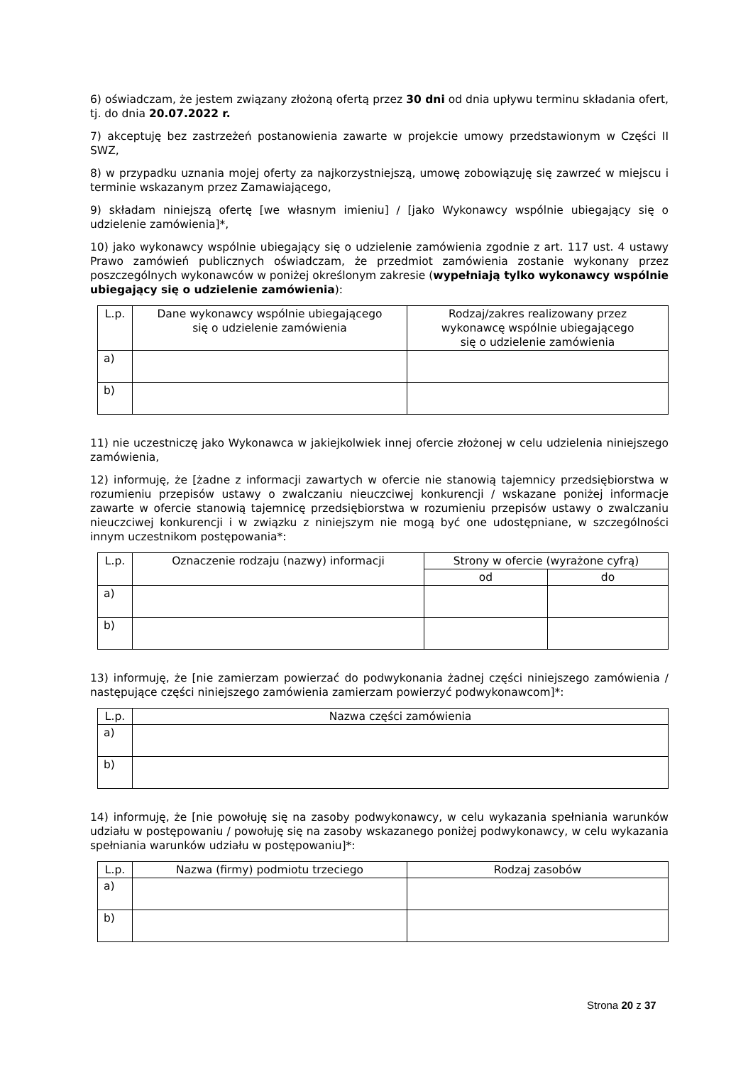6) oświadczam, że jestem związany złożoną ofertą przez 30 dni od dnia upływu terminu składania ofert, tj. do dnia 20.07.2022 r.
7) akceptuję bez zastrzeżeń postanowienia zawarte w projekcie umowy przedstawionym w Części II SWZ,
8) w przypadku uznania mojej oferty za najkorzystniejszą, umowę zobowiązuję się zawrzeć w miejscu i terminie wskazanym przez Zamawiającego,
9) składam niniejszą ofertę [we własnym imieniu] / [jako Wykonawcy wspólnie ubiegający się o udzielenie zamówienia]*,
10) jako wykonawcy wspólnie ubiegający się o udzielenie zamówienia zgodnie z art. 117 ust. 4 ustawy Prawo zamówień publicznych oświadczam, że przedmiot zamówienia zostanie wykonany przez poszczególnych wykonawców w poniżej określonym zakresie (wypełniają tylko wykonawcy wspólnie ubiegający się o udzielenie zamówienia):
| L.p. | Dane wykonawcy wspólnie ubiegającego się o udzielenie zamówienia | Rodzaj/zakres realizowany przez wykonawcę wspólnie ubiegającego się o udzielenie zamówienia |
| --- | --- | --- |
| a) | | |
| b) | | |
11) nie uczestniczę jako Wykonawca w jakiejkolwiek innej ofercie złożonej w celu udzielenia niniejszego zamówienia,
12) informuję, że [żadne z informacji zawartych w ofercie nie stanowią tajemnicy przedsiębiorstwa w rozumieniu przepisów ustawy o zwalczaniu nieuczciwej konkurencji / wskazane poniżej informacje zawarte w ofercie stanowią tajemnicę przedsiębiorstwa w rozumieniu przepisów ustawy o zwalczaniu nieuczciwej konkurencji i w związku z niniejszym nie mogą być one udostępniane, w szczególności innym uczestnikom postępowania*:
| L.p. | Oznaczenie rodzaju (nazwy) informacji | Strony w ofercie (wyrażone cyfrą) | |
| --- | --- | --- | --- |
| | | od | do |
| a) | | | |
| b) | | | |
13) informuję, że [nie zamierzam powierzać do podwykonania żadnej części niniejszego zamówienia / następujące części niniejszego zamówienia zamierzam powierzyć podwykonawcom]*:
| L.p. | Nazwa części zamówienia |
| --- | --- |
| a) | |
| b) | |
14) informuję, że [nie powołuję się na zasoby podwykonawcy, w celu wykazania spełniania warunków udziału w postępowaniu / powołuję się na zasoby wskazanego poniżej podwykonawcy, w celu wykazania spełniania warunków udziału w postępowaniu]*:
| L.p. | Nazwa (firmy) podmiotu trzeciego | Rodzaj zasobów |
| --- | --- | --- |
| a) | | |
| b) | | |
Strona 20 z 37